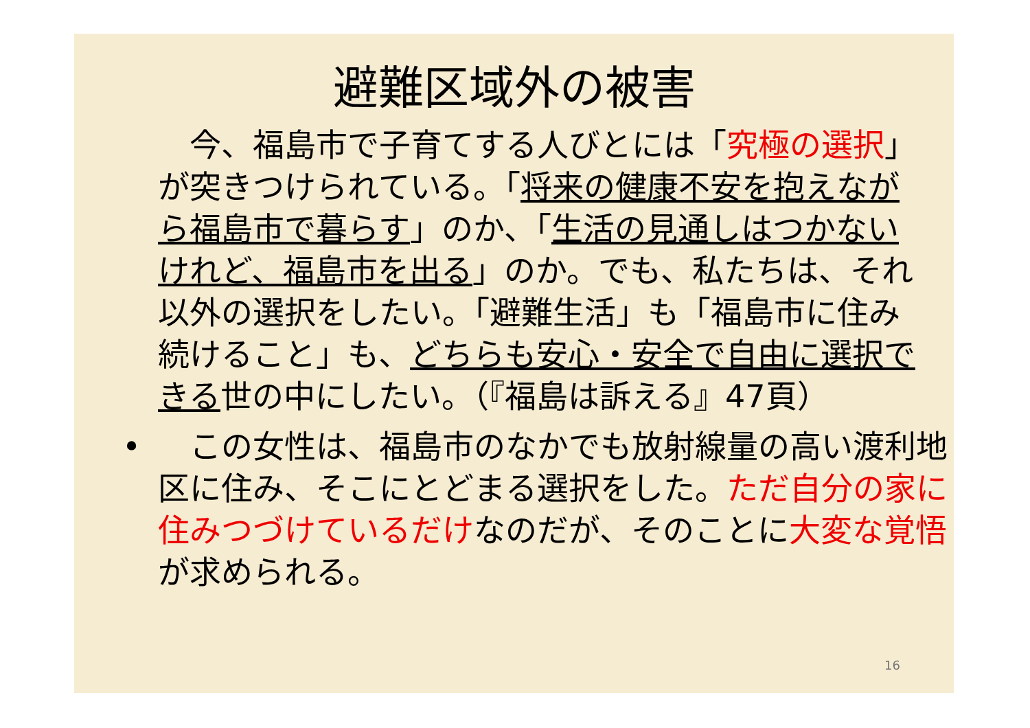避難区域外の被害
　今、福島市で子育てする人びとには「究極の選択」が突きつけられている。「将来の健康不安を抱えながら福島市で暮らす」のか、「生活の見通しはつかないけれど、福島市を出る」のか。でも、私たちは、それ以外の選択をしたい。「避難生活」も「福島市に住み続けること」も、どちらも安心・安全で自由に選択できる世の中にしたい。（『福島は訴える』47頁）
•　この女性は、福島市のなかでも放射線量の高い渡利地区に住み、そこにとどまる選択をした。ただ自分の家に住みつづけているだけなのだが、そのことに大変な覚悟が求められる。
16